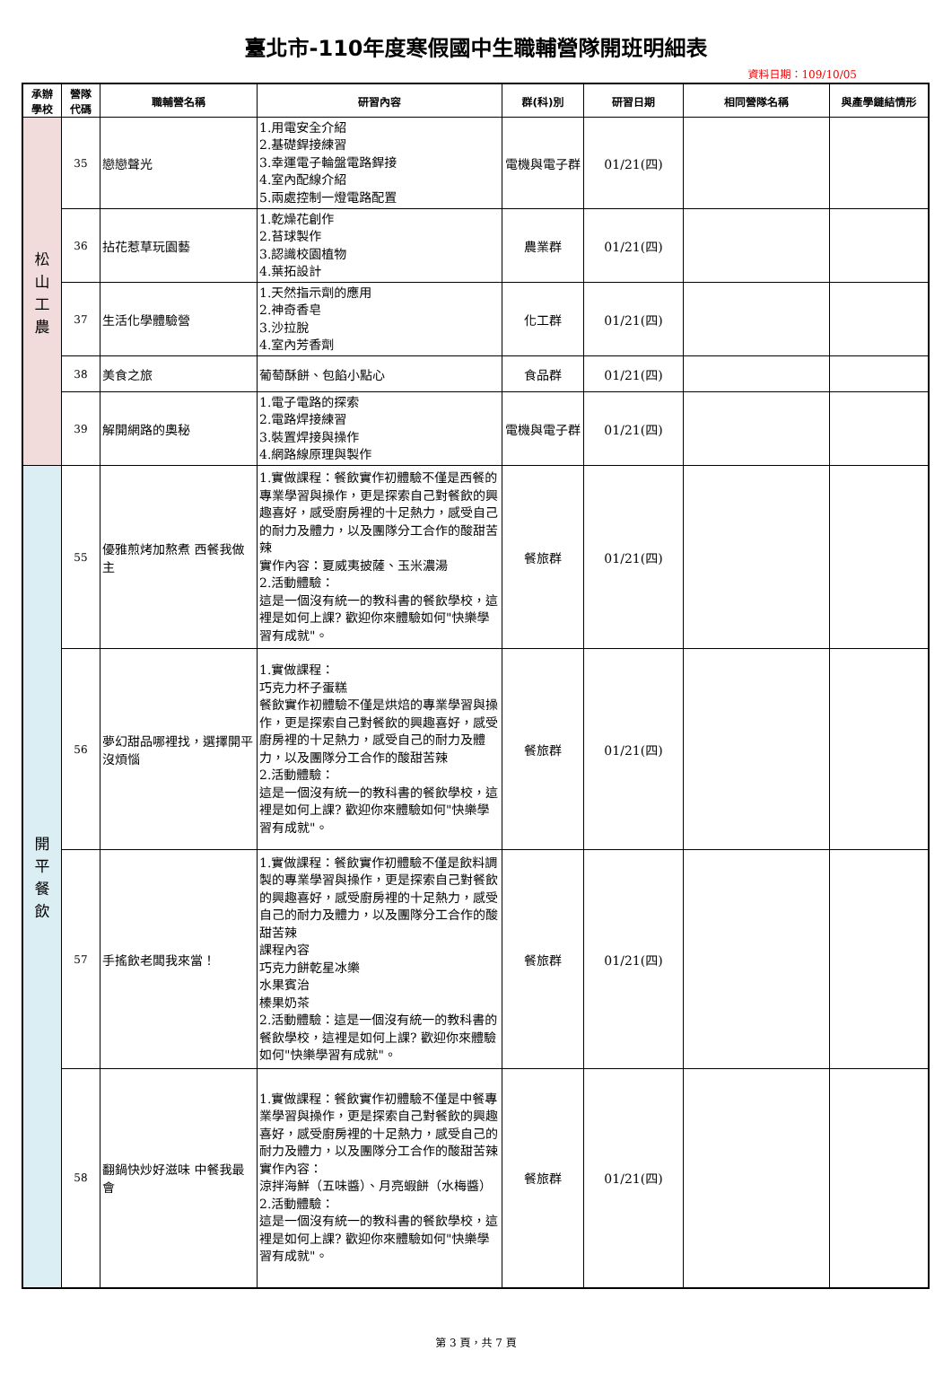臺北市-110年度寒假國中生職輔營隊開班明細表
資料日期：109/10/05
| 承辦 學校 | 營隊 代碼 | 職輔營名稱 | 研習內容 | 群(科)別 | 研習日期 | 相同營隊名稱 | 與產學鏈結情形 |
| --- | --- | --- | --- | --- | --- | --- | --- |
| 松 山 工 農 | 35 | 戀戀聲光 | 1.用電安全介紹 2.基礎銲接練習 3.幸運電子輪盤電路銲接 4.室內配線介紹 5.兩處控制一燈電路配置 | 電機與電子群 | 01/21(四) | | |
| | 36 | 拈花惹草玩園藝 | 1.乾燥花創作 2.苔球製作 3.認識校園植物 4.葉拓設計 | 農業群 | 01/21(四) | | |
| | 37 | 生活化學體驗營 | 1.天然指示劑的應用 2.神奇香皂 3.沙拉脫 4.室內芳香劑 | 化工群 | 01/21(四) | | |
| | 38 | 美食之旅 | 葡萄酥餅、包餡小點心 | 食品群 | 01/21(四) | | |
| | 39 | 解開網路的奧秘 | 1.電子電路的探索 2.電路焊接練習 3.裝置焊接與操作 4.網路線原理與製作 | 電機與電子群 | 01/21(四) | | |
| 開 平 餐 飲 | 55 | 優雅煎烤加熬煮 西餐我做主 | 1.實做課程：餐飲實作初體驗不僅是西餐的專業學習與操作，更是探索自己對餐飲的興趣喜好，感受廚房裡的十足熱力，感受自己的耐力及體力，以及團隊分工合作的酸甜苦辣 實作內容：夏威夷披薩、玉米濃湯 2.活動體驗： 這是一個沒有統一的教科書的餐飲學校，這裡是如何上課? 歡迎你來體驗如何"快樂學習有成就"。 | 餐旅群 | 01/21(四) | | |
| | 56 | 夢幻甜品哪裡找，選擇開平沒煩惱 | 1.實做課程： 巧克力杯子蛋糕 餐飲實作初體驗不僅是烘焙的專業學習與操作，更是探索自己對餐飲的興趣喜好，感受廚房裡的十足熱力，感受自己的耐力及體力，以及團隊分工合作的酸甜苦辣 2.活動體驗： 這是一個沒有統一的教科書的餐飲學校，這裡是如何上課? 歡迎你來體驗如何"快樂學習有成就"。 | 餐旅群 | 01/21(四) | | |
| | 57 | 手搖飲老闆我來當！ | 1.實做課程：餐飲實作初體驗不僅是飲料調製的專業學習與操作，更是探索自己對餐飲的興趣喜好，感受廚房裡的十足熱力，感受自己的耐力及體力，以及團隊分工合作的酸甜苦辣 課程內容 巧克力餅乾星冰樂 水果賓治 榛果奶茶 2.活動體驗：這是一個沒有統一的教科書的餐飲學校，這裡是如何上課? 歡迎你來體驗如何"快樂學習有成就"。 | 餐旅群 | 01/21(四) | | |
| | 58 | 翻鍋快炒好滋味 中餐我最會 | 1.實做課程：餐飲實作初體驗不僅是中餐專業學習與操作，更是探索自己對餐飲的興趣喜好，感受廚房裡的十足熱力，感受自己的耐力及體力，以及團隊分工合作的酸甜苦辣 實作內容： 涼拌海鮮（五味醬）、月亮蝦餅（水梅醬） 2.活動體驗： 這是一個沒有統一的教科書的餐飲學校，這裡是如何上課? 歡迎你來體驗如何"快樂學習有成就"。 | 餐旅群 | 01/21(四) | | |
第 3 頁，共 7 頁